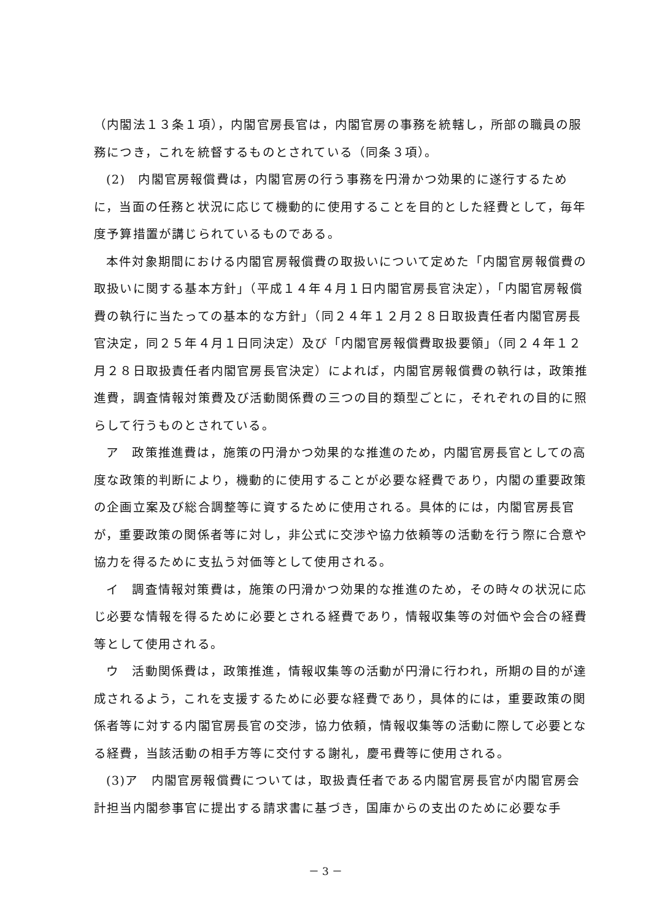（内閣法１３条１項），内閣官房長官は，内閣官房の事務を統轄し，所部の職員の服務につき，これを統督するものとされている（同条３項）。
(2)　内閣官房報償費は，内閣官房の行う事務を円滑かつ効果的に遂行するために，当面の任務と状況に応じて機動的に使用することを目的とした経費として，毎年度予算措置が講じられているものである。
本件対象期間における内閣官房報償費の取扱いについて定めた「内閣官房報償費の取扱いに関する基本方針」（平成１４年４月１日内閣官房長官決定），「内閣官房報償費の執行に当たっての基本的な方針」（同２４年１２月２８日取扱責任者内閣官房長官決定，同２５年４月１日同決定）及び「内閣官房報償費取扱要領」（同２４年１２月２８日取扱責任者内閣官房長官決定）によれば，内閣官房報償費の執行は，政策推進費，調査情報対策費及び活動関係費の三つの目的類型ごとに，それぞれの目的に照らして行うものとされている。
ア　政策推進費は，施策の円滑かつ効果的な推進のため，内閣官房長官としての高度な政策的判断により，機動的に使用することが必要な経費であり，内閣の重要政策の企画立案及び総合調整等に資するために使用される。具体的には，内閣官房長官が，重要政策の関係者等に対し，非公式に交渉や協力依頼等の活動を行う際に合意や協力を得るために支払う対価等として使用される。
イ　調査情報対策費は，施策の円滑かつ効果的な推進のため，その時々の状況に応じ必要な情報を得るために必要とされる経費であり，情報収集等の対価や会合の経費等として使用される。
ウ　活動関係費は，政策推進，情報収集等の活動が円滑に行われ，所期の目的が達成されるよう，これを支援するために必要な経費であり，具体的には，重要政策の関係者等に対する内閣官房長官の交渉，協力依頼，情報収集等の活動に際して必要となる経費，当該活動の相手方等に交付する謝礼，慶弔費等に使用される。
(3)ア　内閣官房報償費については，取扱責任者である内閣官房長官が内閣官房会計担当内閣参事官に提出する請求書に基づき，国庫からの支出のために必要な手
－ 3 －